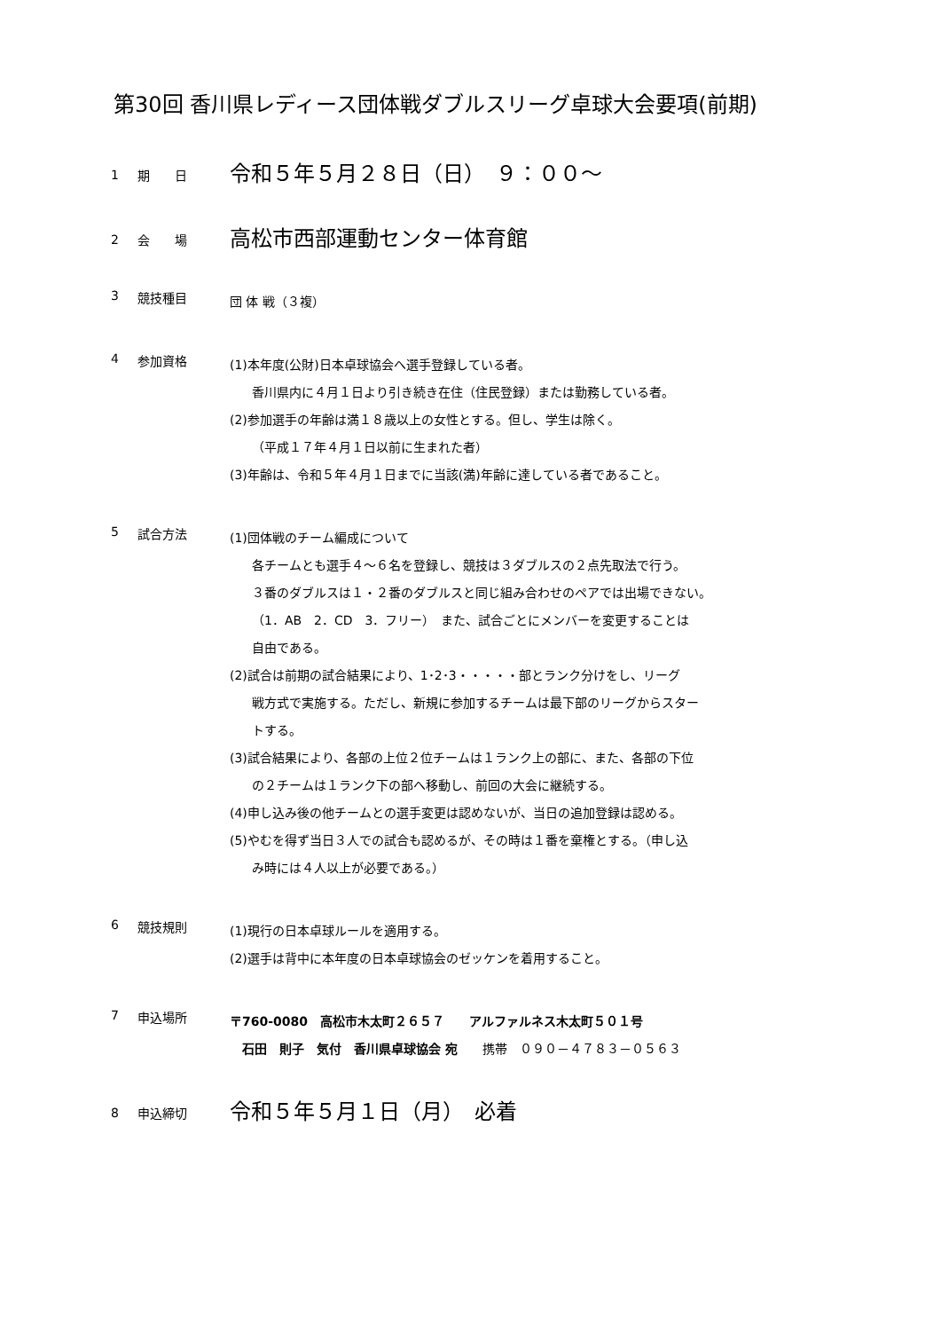第30回 香川県レディース団体戦ダブルスリーグ卓球大会要項(前期)
1 期　　日
令和５年５月２８日（日）　９：００～
2 会　　場
高松市西部運動センター体育館
3 競技種目
団 体 戦（３複）
4 参加資格
(1)本年度(公財)日本卓球協会へ選手登録している者。
香川県内に４月１日より引き続き在住（住民登録）または勤務している者。
(2)参加選手の年齢は満１８歳以上の女性とする。但し、学生は除く。
（平成１７年４月１日以前に生まれた者）
(3)年齢は、令和５年４月１日までに当該(満)年齢に達している者であること。
5 試合方法
(1)団体戦のチーム編成について
各チームとも選手４～６名を登録し、競技は３ダブルスの２点先取法で行う。
３番のダブルスは１・２番のダブルスと同じ組み合わせのペアでは出場できない。
（1．AB　2．CD　3．フリー）　また、試合ごとにメンバーを変更することは
自由である。
(2)試合は前期の試合結果により、1･2･3・・・・・部とランク分けをし、リーグ
戦方式で実施する。ただし、新規に参加するチームは最下部のリーグからスター
トする。
(3)試合結果により、各部の上位２位チームは１ランク上の部に、また、各部の下位
の２チームは１ランク下の部へ移動し、前回の大会に継続する。
(4)申し込み後の他チームとの選手変更は認めないが、当日の追加登録は認める。
(5)やむを得ず当日３人での試合も認めるが、その時は１番を棄権とする。（申し込
み時には４人以上が必要である。）
6 競技規則
(1)現行の日本卓球ルールを適用する。
(2)選手は背中に本年度の日本卓球協会のゼッケンを着用すること。
7 申込場所
〒760-0080　高松市木太町２６５７　　アルファルネス木太町５０１号
　石田　則子　気付　香川県卓球協会 宛　　携帯　０９０－４７８３－０５６３
8 申込締切
令和５年５月１日（月）　必着